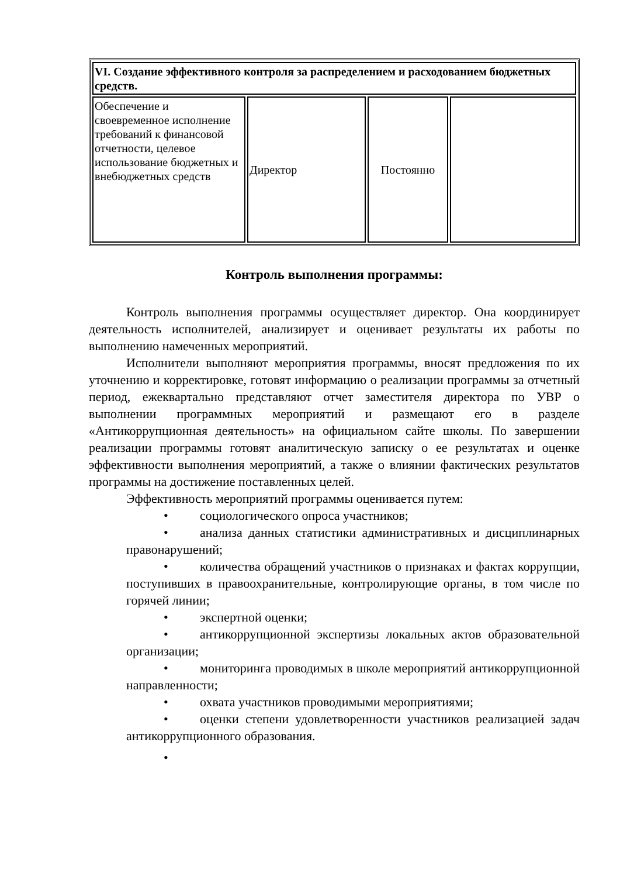| VI. Создание эффективного контроля за распределением и расходованием бюджетных средств. | | | |
| Обеспечение и своевременное исполнение требований к финансовой отчетности, целевое использование бюджетных и внебюджетных средств | Директор | Постоянно | |
Контроль выполнения программы:
Контроль выполнения программы осуществляет директор. Она координирует деятельность исполнителей, анализирует и оценивает результаты их работы по выполнению намеченных мероприятий.
Исполнители выполняют мероприятия программы, вносят предложения по их уточнению и корректировке, готовят информацию о реализации программы за отчетный период, ежеквартально представляют отчет заместителя директора по УВР о выполнении программных мероприятий и размещают его в разделе «Антикоррупционная деятельность» на официальном сайте школы. По завершении реализации программы готовят аналитическую записку о ее результатах и оценке эффективности выполнения мероприятий, а также о влиянии фактических результатов программы на достижение поставленных целей.
Эффективность мероприятий программы оценивается путем:
• социологического опроса участников;
• анализа данных статистики административных и дисциплинарных правонарушений;
• количества обращений участников о признаках и фактах коррупции, поступивших в правоохранительные, контролирующие органы, в том числе по горячей линии;
• экспертной оценки;
• антикоррупционной экспертизы локальных актов образовательной организации;
• мониторинга проводимых в школе мероприятий антикоррупционной направленности;
• охвата участников проводимыми мероприятиями;
• оценки степени удовлетворенности участников реализацией задач антикоррупционного образования.
•